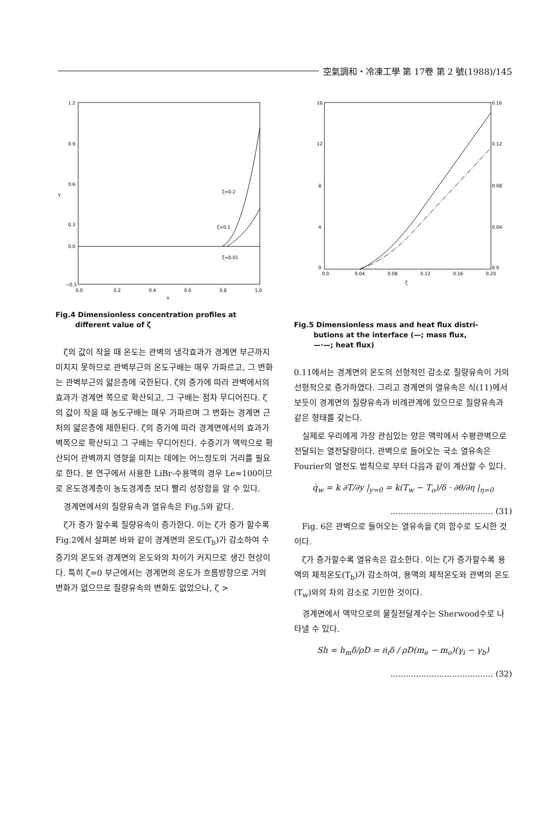空氣調和・冷凍工學 第 17卷 第 2 號(1988)/145
1.2
0.9
0.6
0.3
0.0
−0.3
0.0
0.2
0.4
0.6
0.8
1.0
η
γ
ζ=0.2
ζ=0.1
ζ=0.01
Fig.4 Dimensionless concentration profiles at
different value of ζ
ζ의 값이 작을 때 온도는 관벽의 냉각효과가 경계면 부근까지 미치지 못하므로 관벽부근의 온도구배는 매우 가파르고, 그 변화는 관벽부근의 얇은층에 국한된다. ζ의 증가에 따라 관벽에서의 효과가 경계면 쪽으로 확산되고, 그 구배는 점차 무디어진다. ζ의 값이 작을 때 농도구배는 매우 가파르며 그 변화는 경계면 근처의 얇은층에 제한된다. ζ의 증가에 따라 경계면에서의 효과가 벽쪽으로 확산되고 그 구배는 무디어진다. 수증기가 액막으로 확산되어 관벽까지 영향을 미치는 데에는 어느정도의 거리를 필요로 한다. 본 연구에서 사용한 LiBr-수용액의 경우 Le≈100이므로 온도경계층이 농도경계층 보다 빨리 성장함을 알 수 있다.
경계면에서의 질량유속과 열유속은 Fig.5와 같다.
ζ가 증가 할수록 질량유속이 증가한다. 이는 ζ가 증가 할수록 Fig.2에서 살펴본 바와 같이 경계면의 온도(T<sub>b</sub>)가 감소하여 수증기의 온도와 경계면의 온도와의 차이가 커지므로 생긴 현상이다. 특히 ζ=0 부근에서는 경계면의 온도가 흐름방향으로 거의 변화가 없으므로 질량유속의 변화도 없었으나, ζ >
16
12
8
4
0
0.16
0.12
0.08
0.04
0.0
0.0
0.04
0.08
0.12
0.16
0.20
ζ
Fig.5 Dimensionless mass and heat flux distri-
butions at the interface (—; mass flux,
—·—; heat flux)
0.11에서는 경계면의 온도의 선형적인 감소로 질량유속이 거의 선형적으로 증가하였다. 그리고 경계면의 열유속은 식(11)에서 보듯이 경계면의 질량유속과 비례관계에 있으므로 질량유속과 같은 형태를 갖는다.
실제로 우리에게 가장 관심있는 양은 액막에서 수평관벽으로 전달되는 열전달량이다. 관벽으로 들어오는 국소 열유속은 Fourier의 열전도 법칙으로 부터 다음과 같이 계산할 수 있다.
q̇<sub>w</sub> = k ∂T/∂y |<sub>y=0</sub> = k(T<sub>w</sub> − T<sub>o</sub>)/δ · ∂θ/∂η |<sub>η=0</sub>
........................................ (31)
Fig. 6은 관벽으로 들어오는 열유속을 ζ의 함수로 도시한 것이다.
ζ가 증가할수록 열유속은 감소한다. 이는 ζ가 증가할수록 용액의 체적온도(T<sub>b</sub>)가 감소하여, 용액의 체적온도와 관벽의 온도(T<sub>w</sub>)와의 차의 감소로 기인한 것이다.
경계면에서 액막으로의 물질전달계수는 Sherwood수로 나타낼 수 있다.
Sh = h<sub>m</sub>δ/ρD = ṅ<sub>i</sub>δ / ρD(m<sub>e</sub> − m<sub>o</sub>)(γ<sub>i</sub> − γ<sub>b</sub>)
........................................ (32)